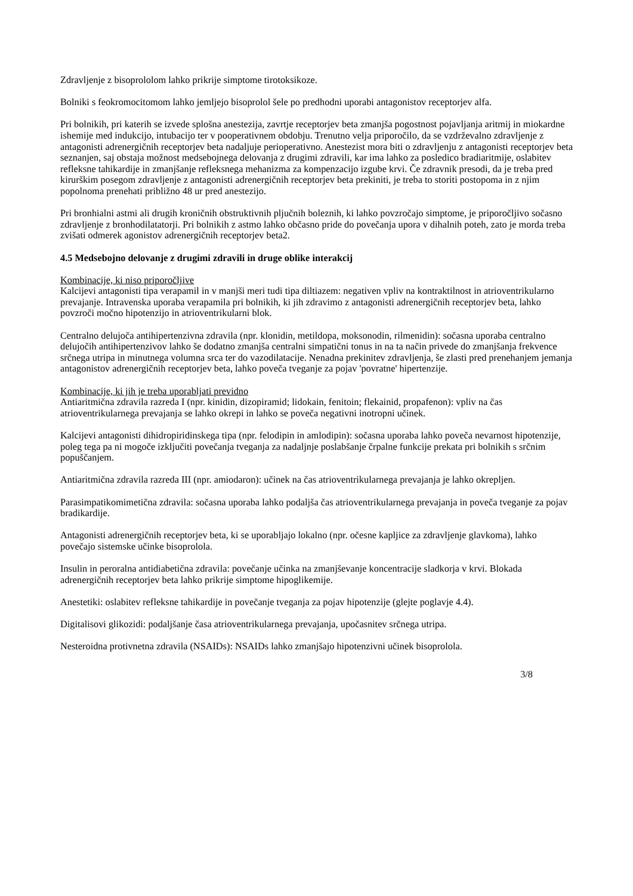Zdravljenje z bisoprololom lahko prikrije simptome tirotoksikoze.
Bolniki s feokromocitomom lahko jemljejo bisoprolol šele po predhodni uporabi antagonistov receptorjev alfa.
Pri bolnikih, pri katerih se izvede splošna anestezija, zavrtje receptorjev beta zmanjša pogostnost pojavljanja aritmij in miokardne ishemije med indukcijo, intubacijo ter v pooperativnem obdobju. Trenutno velja priporočilo, da se vzdrževalno zdravljenje z antagonisti adrenergičnih receptorjev beta nadaljuje perioperativno. Anestezist mora biti o zdravljenju z antagonisti receptorjev beta seznanjen, saj obstaja možnost medsebojnega delovanja z drugimi zdravili, kar ima lahko za posledico bradiaritmije, oslabitev refleksne tahikardije in zmanjšanje refleksnega mehanizma za kompenzacijo izgube krvi. Če zdravnik presodi, da je treba pred kirurškim posegom zdravljenje z antagonisti adrenergičnih receptorjev beta prekiniti, je treba to storiti postopoma in z njim popolnoma prenehati približno 48 ur pred anestezijo.
Pri bronhialni astmi ali drugih kroničnih obstruktivnih pljučnih boleznih, ki lahko povzročajo simptome, je priporočljivo sočasno zdravljenje z bronhodilatatorji. Pri bolnikih z astmo lahko občasno pride do povečanja upora v dihalnih poteh, zato je morda treba zvišati odmerek agonistov adrenergičnih receptorjev beta2.
4.5 Medsebojno delovanje z drugimi zdravili in druge oblike interakcij
Kombinacije, ki niso priporočljive
Kalcijevi antagonisti tipa verapamil in v manjši meri tudi tipa diltiazem: negativen vpliv na kontraktilnost in atrioventrikularno prevajanje. Intravenska uporaba verapamila pri bolnikih, ki jih zdravimo z antagonisti adrenergičnih receptorjev beta, lahko povzroči močno hipotenzijo in atrioventrikularni blok.
Centralno delujoča antihipertenzivna zdravila (npr. klonidin, metildopa, moksonodin, rilmenidin): sočasna uporaba centralno delujočih antihipertenzivov lahko še dodatno zmanjša centralni simpatični tonus in na ta način privede do zmanjšanja frekvence srčnega utripa in minutnega volumna srca ter do vazodilatacije. Nenadna prekinitev zdravljenja, še zlasti pred prenehanjem jemanja antagonistov adrenergičnih receptorjev beta, lahko poveča tveganje za pojav 'povratne' hipertenzije.
Kombinacije, ki jih je treba uporabljati previdno
Antiaritmična zdravila razreda I (npr. kinidin, dizopiramid; lidokain, fenitoin; flekainid, propafenon): vpliv na čas atrioventrikularnega prevajanja se lahko okrepi in lahko se poveča negativni inotropni učinek.
Kalcijevi antagonisti dihidropiridinskega tipa (npr. felodipin in amlodipin): sočasna uporaba lahko poveča nevarnost hipotenzije, poleg tega pa ni mogoče izključiti povečanja tveganja za nadaljnje poslabšanje črpalne funkcije prekata pri bolnikih s srčnim popuščanjem.
Antiaritmična zdravila razreda III (npr. amiodaron): učinek na čas atrioventrikularnega prevajanja je lahko okrepljen.
Parasimpatikomimetična zdravila: sočasna uporaba lahko podaljša čas atrioventrikularnega prevajanja in poveča tveganje za pojav bradikardije.
Antagonisti adrenergičnih receptorjev beta, ki se uporabljajo lokalno (npr. očesne kapljice za zdravljenje glavkoma), lahko povečajo sistemske učinke bisoprolola.
Insulin in peroralna antidiabetična zdravila: povečanje učinka na zmanjševanje koncentracije sladkorja v krvi. Blokada adrenergičnih receptorjev beta lahko prikrije simptome hipoglikemije.
Anestetiki: oslabitev refleksne tahikardije in povečanje tveganja za pojav hipotenzije (glejte poglavje 4.4).
Digitalisovi glikozidi: podaljšanje časa atrioventrikularnega prevajanja, upočasnitev srčnega utripa.
Nesteroidna protivnetna zdravila (NSAIDs): NSAIDs lahko zmanjšajo hipotenzivni učinek bisoprolola.
3/8